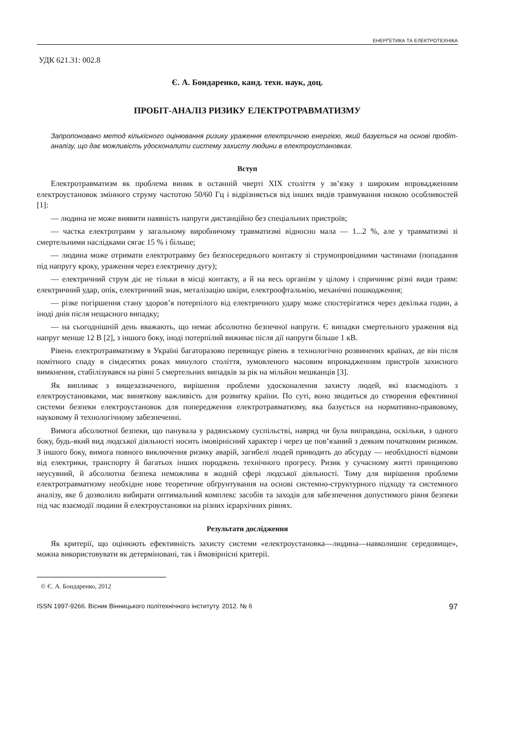ЕНЕРГЕТИКА ТА ЕЛЕКТРОТЕХНІКА
УДК 621.31: 002.8
Є. А. Бондаренко, канд. техн. наук, доц.
ПРОБІТ-АНАЛІЗ РИЗИКУ ЕЛЕКТРОТРАВМАТИЗМУ
Запропоновано метод кількісного оцінювання ризику ураження електричною енергією, який базується на основі пробіт-аналізу, що дає можливість удосконалити систему захисту людини в електроустановках.
Вступ
Електротравматизм як проблема виник в останній чверті XIX століття у зв’язку з широким впровадженням електроустановок змінного струму частотою 50/60 Гц і відрізняється від інших видів травмування низкою особливостей [1]:
— людина не може виявити наявність напруги дистанційно без спеціальних пристроїв;
— частка електротравм у загальному виробничому травматизмі відносно мала — 1...2 %, але у травматизмі зі смертельними наслідками сягає 15 % і більше;
— людина може отримати електротравму без безпосереднього контакту зі струмопровідними частинами (попадання під напругу кроку, ураження через електричну дугу);
— електричний струм діє не тільки в місці контакту, а й на весь організм у цілому і спричиняє різні види травм: електричний удар, опік, електричний знак, металізацію шкіри, електроофтальмію, механічні пошкодження;
— різке погіршення стану здоров’я потерпілого від електричного удару може спостерігатися через декілька годин, а іноді днів після нещасного випадку;
— на сьогоднішній день вважають, що немає абсолютно безпечної напруги. Є випадки смертельного ураження від напруг менше 12 В [2], з іншого боку, іноді потерпілий виживає після дії напруги більше 1 кВ.
Рівень електротравматизму в Україні багаторазово перевищує рівень в технологічно розвинених країнах, де він після помітного спаду в сімдесятих роках минулого століття, зумовленого масовим впровадженням пристроїв захисного вимкнення, стабілізувався на рівні 5 смертельних випадків за рік на мільйон мешканців [3].
Як випливає з вищезазначеного, вирішення проблеми удосконалення захисту людей, які взаємодіють з електроустановками, має виняткову важливість для розвитку країни. По суті, воно зводиться до створення ефективної системи безпеки електроустановок для попередження електротравматизму, яка базується на нормативно-правовому, науковому й технологічному забезпеченні.
Вимога абсолютної безпеки, що панувала у радянському суспільстві, навряд чи була виправдана, оскільки, з одного боку, будь-який вид людської діяльності носить імовірнісний характер і через це пов’язаний з деяким початковим ризиком. З іншого боку, вимога повного виключення ризику аварій, загибелі людей приводить до абсурду — необхідності відмови від електрики, транспорту й багатьох інших породжень технічного прогресу. Ризик у сучасному житті принципово неусувний, й абсолютна безпека неможлива в жодній сфері людської діяльності. Тому для вирішення проблеми електротравматизму необхідне нове теоретичне обґрунтування на основі системно-структурного підходу та системного аналізу, яке б дозволило вибирати оптимальний комплекс засобів та заходів для забезпечення допустимого рівня безпеки під час взаємодії людини й електроустановки на різних ієрархічних рівнях.
Результати дослідження
Як критерії, що оцінюють ефективність захисту системи «електроустановка—людина—навколишнє середовище», можна використовувати як детерміновані, так і ймовірнісні критерії.
© Є. А. Бондаренко, 2012
ISSN 1997-9266. Вісник Вінницького політехнічного інституту. 2012. № 6 97